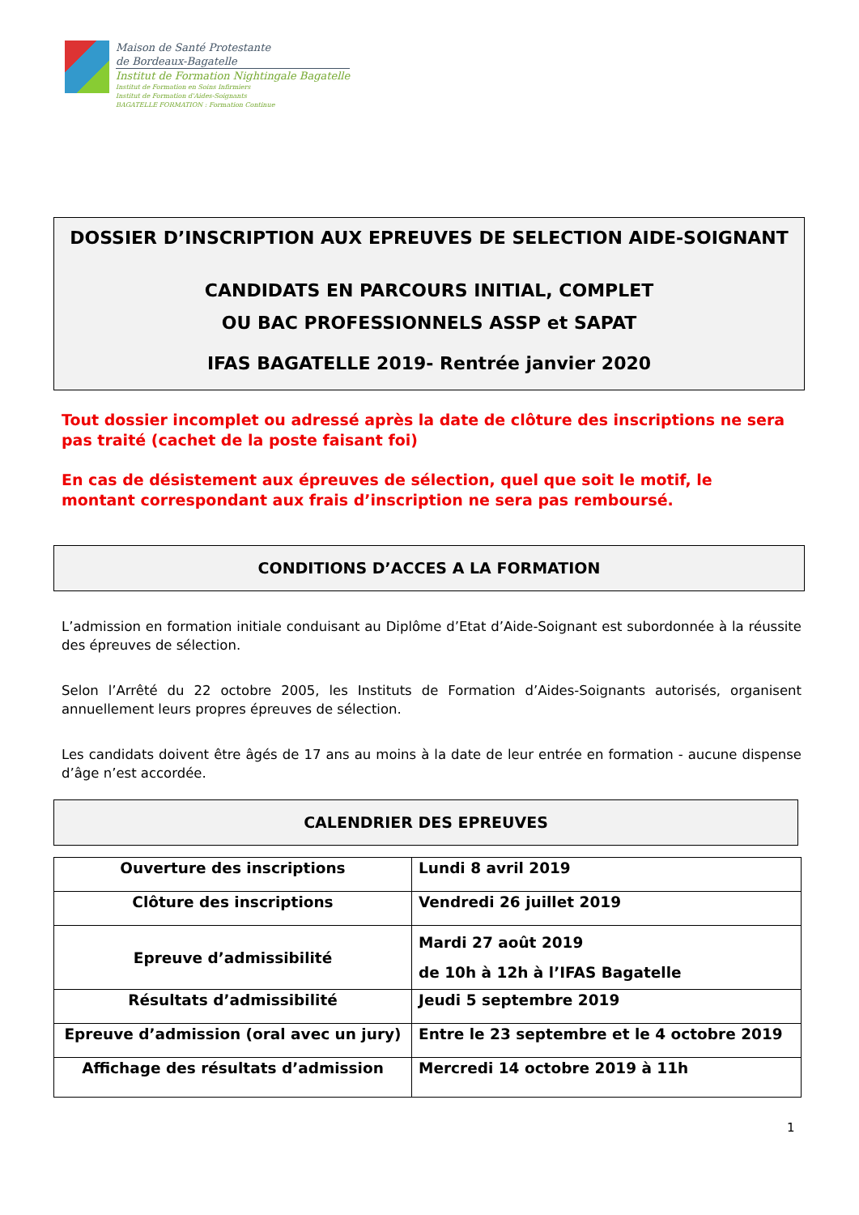Maison de Santé Protestante
de Bordeaux-Bagatelle
Institut de Formation Nightingale Bagatelle
Institut de Formation en Soins Infirmiers
Institut de Formation d'Aides-Soignants
BAGATELLE FORMATION : Formation Continue
DOSSIER D’INSCRIPTION AUX EPREUVES DE SELECTION AIDE-SOIGNANT
CANDIDATS EN PARCOURS INITIAL, COMPLET
OU BAC PROFESSIONNELS ASSP et SAPAT
IFAS BAGATELLE 2019- Rentrée janvier 2020
Tout dossier incomplet ou adressé après la date de clôture des inscriptions ne sera pas traité (cachet de la poste faisant foi)
En cas de désistement aux épreuves de sélection, quel que soit le motif, le montant correspondant aux frais d’inscription ne sera pas remboursé.
CONDITIONS D’ACCES A LA FORMATION
L’admission en formation initiale conduisant au Diplôme d’Etat d’Aide-Soignant est subordonnée à la réussite des épreuves de sélection.
Selon l’Arrêté du 22 octobre 2005, les Instituts de Formation d’Aides-Soignants autorisés, organisent annuellement leurs propres épreuves de sélection.
Les candidats doivent être âgés de 17 ans au moins à la date de leur entrée en formation - aucune dispense d’âge n’est accordée.
CALENDRIER DES EPREUVES
| Ouverture des inscriptions | Lundi 8 avril 2019 |
| Clôture des inscriptions | Vendredi 26 juillet 2019 |
| Epreuve d’admissibilité | Mardi 27 août 2019 de 10h à 12h à l’IFAS Bagatelle |
| Résultats d’admissibilité | Jeudi 5 septembre 2019 |
| Epreuve d’admission (oral avec un jury) | Entre le 23 septembre et le 4 octobre 2019 |
| Affichage des résultats d’admission | Mercredi 14 octobre 2019 à 11h |
1